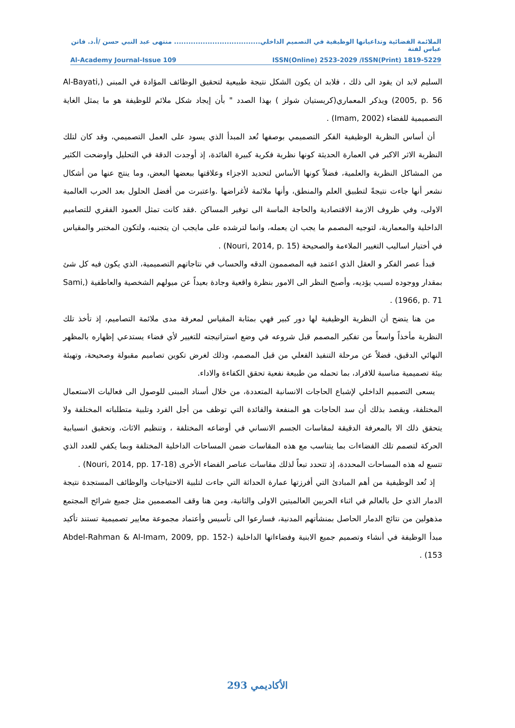الملائمة الفضائية وتداعياتها الوظيفية في التصميم الداخلي.................................... منتهى عبد النبي حسن /أ.د. فاتن عباس لفتة
Al-Academy Journal-Issue 109 ISSN(Online) 2523-2029 /ISSN(Print) 1819-5229
السليم لابد ان يقود الى ذلك ، فلابد ان يكون الشكل نتيجة طبيعية لتحقيق الوظائف المؤادة في المبنى (Al-Bayati, 2005, p. 56) ويذكر المعماري(كريستيان شولز ) بهذا الصدد " بأن إيجاد شكل ملائم للوظيفة هو ما يمثل الغاية التصميمية للفضاء (Imam, 2002) .
أن أساس النظرية الوظيفية الفكر التصميمي بوصفها تُعد المبدأ الذي يسود على العمل التصميمي، وقد كان لتلك النظرية الاثر الاكبر في العمارة الحديثة كونها نظرية فكرية كبيرة الفائدة، إذ أوجدت الدقة في التحليل واوضحت الكثير من المشاكل النظرية والعلمية، فضلاً كونها الأساس لتحديد الاجزاء وعلاقتها ببعضها البعض، وما ينتج عنها من أشكال نشعر أنها جاءت نتيجةً لتطبيق العلم والمنطق، وأنها ملائمة لأغراضها .واعتبرت من أفضل الحلول بعد الحرب العالمية الاولى، وفي ظروف الازمة الاقتصادية والحاجة الماسة الى توفير المساكن .فقد كانت تمثل العمود الفقري للتصاميم الداخلية والمعمارية، لتوجيه المصمم ما يجب ان يعمله، وانما لترشده على مايجب ان يتجنبه، ولتكون المختبر والمقياس في أختيار اساليب التغيير الملاءمة والصحيحة (Nouri, 2014, p. 15) .
فبدأ عصر الفكر و العقل الذي اعتمد فيه المصممون الدقه والحساب في نتاجاتهم التصميمية، الذي يكون فيه كل شئ بمقدار ووجوده لسبب يؤديه، وأصبح النظر الى الامور بنظرة واقعية وجادة بعيداً عن ميولهم الشخصية والعاطفية (Sami, 1966, p. 71) .
من هنا يتضح أن النظرية الوظيفية لها دور كبير فهي بمثابة المقياس لمعرفة مدى ملائمة التصاميم، إذ تأخذ تلك النظرية مأخذاً واسعاً من تفكير المصمم قبل شروعه في وضع استراتيجته للتغيير لأي فضاء يستدعي إظهاره بالمظهر النهائي الدقيق، فضلاً عن مرحلة التنفيذ الفعلي من قبل المصمم، وذلك لغرض تكوين تصاميم مقبولة وصحيحة، وتهيئة بيئة تصميمية مناسبة للافراد، بما تحمله من طبيعة نفعية تحقق الكفاءة والاداء.
يسعى التصميم الداخلي لإشباع الحاجات الانسانية المتعددة، من خلال أسناد المبنى للوصول الى فعاليات الاستعمال المختلفة، ويقصد بذلك أن سد الحاجات هو المنفعة والفائدة التي توظف من أجل الفرد وتلبية متطلباته المختلفة ولا يتحقق ذلك الا بالمعرفة الدقيقة لمقاسات الجسم الانساني في أوضاعه المختلفة ، وتنظيم الاثاث، وتحقيق انسيابية الحركة لتصمم تلك الفضاءات بما يتناسب مع هذه المقاسات ضمن المساحات الداخلية المختلفة وبما يكفي للعدد الذي تتسع له هذه المساحات المحددة، إذ تتحدد تبعاً لذلك مقاسات عناصر الفضاء الأخرى (Nouri, 2014, pp. 17-18) .
إذ تُعد الوظيفية من أهم المبادئ التي أفرزتها عمارة الحداثة التي جاءت لتلبية الاحتياجات والوظائف المستجدة نتيجة الدمار الذي حل بالعالم في اثناء الحربين العالميتين الاولى والثانية، ومن هنا وقف المصممين مثل جميع شرائح المجتمع مذهولين من نتائج الدمار الحاصل بمنشأتهم المدنية، فسارعوا الى تأسيس وأعتماد مجموعة معايير تصميمية تستند تأكيد مبدأ الوظيفة في أنشاء وتصميم جميع الابنية وفضاءاتها الداخلية (Abdel-Rahman & Al-Imam, 2009, pp. 152-153) .
الأكاديمي 293